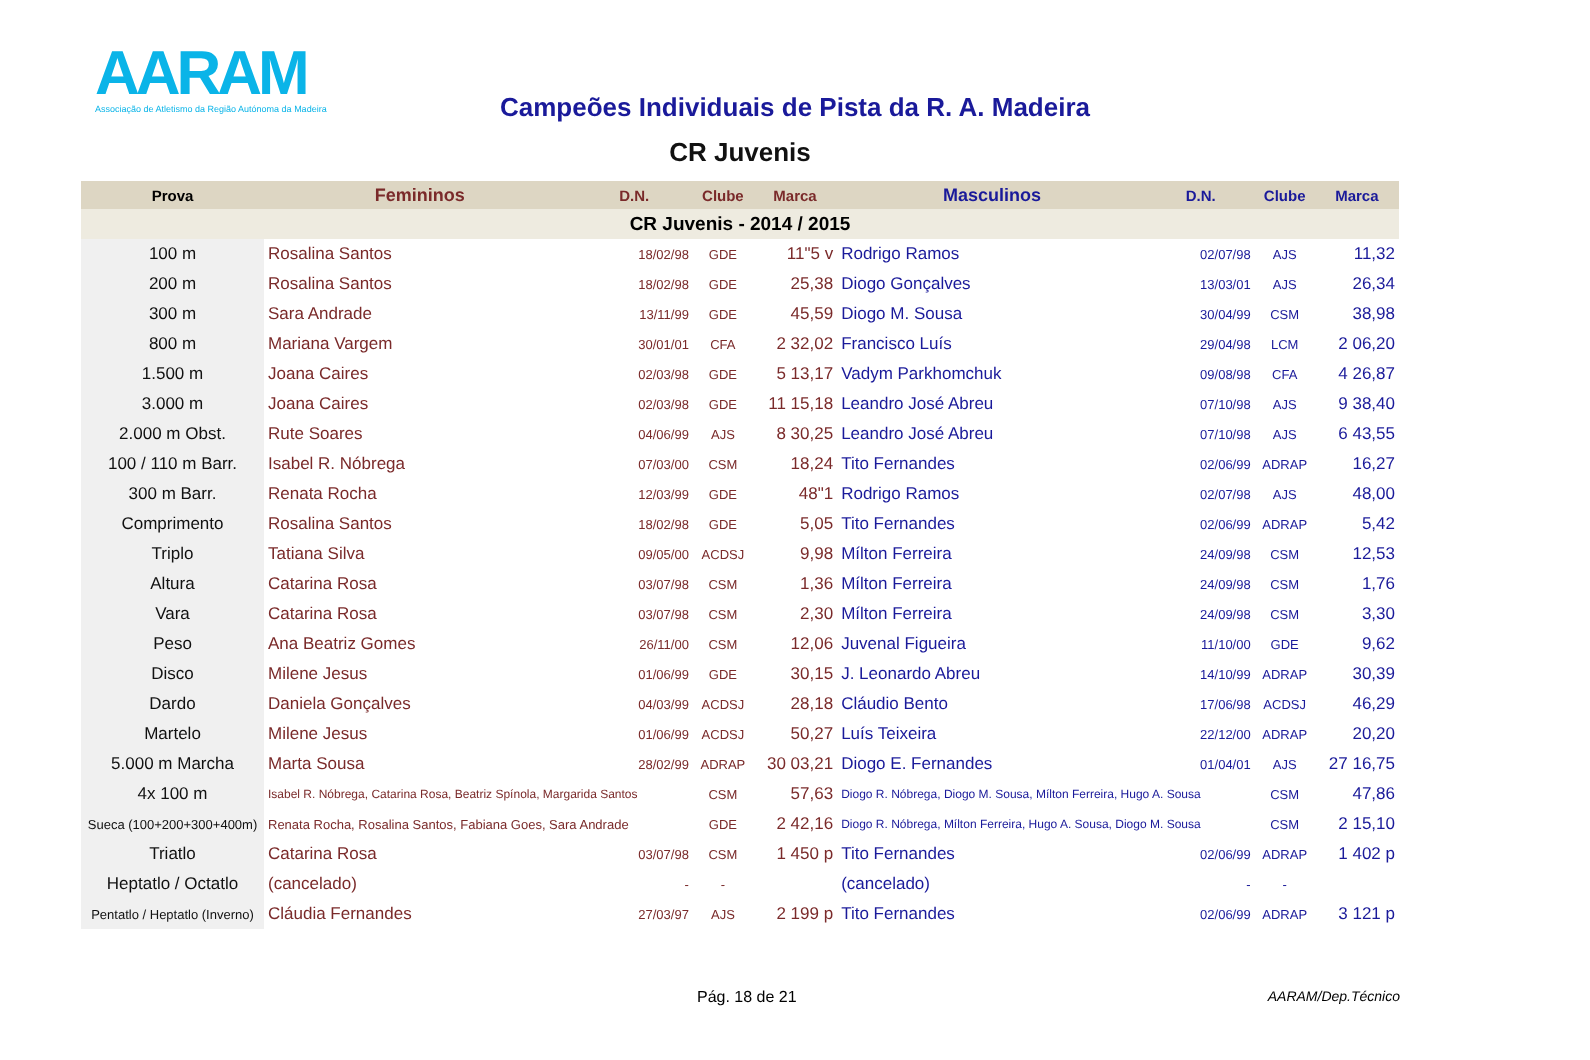AARAM
Associação de Atletismo da Região Autónoma da Madeira
Campeões Individuais de Pista da R. A. Madeira
CR Juvenis
| Prova | Femininos | D.N. | Clube | Marca | Masculinos | D.N. | Clube | Marca |
| --- | --- | --- | --- | --- | --- | --- | --- | --- |
| CR Juvenis - 2014 / 2015 | | | | | | | | |
| 100 m | Rosalina Santos | 18/02/98 | GDE | 11"5 v | Rodrigo Ramos | 02/07/98 | AJS | 11,32 |
| 200 m | Rosalina Santos | 18/02/98 | GDE | 25,38 | Diogo Gonçalves | 13/03/01 | AJS | 26,34 |
| 300 m | Sara Andrade | 13/11/99 | GDE | 45,59 | Diogo M. Sousa | 30/04/99 | CSM | 38,98 |
| 800 m | Mariana Vargem | 30/01/01 | CFA | 2 32,02 | Francisco Luís | 29/04/98 | LCM | 2 06,20 |
| 1.500 m | Joana Caires | 02/03/98 | GDE | 5 13,17 | Vadym Parkhomchuk | 09/08/98 | CFA | 4 26,87 |
| 3.000 m | Joana Caires | 02/03/98 | GDE | 11 15,18 | Leandro José Abreu | 07/10/98 | AJS | 9 38,40 |
| 2.000 m Obst. | Rute Soares | 04/06/99 | AJS | 8 30,25 | Leandro José Abreu | 07/10/98 | AJS | 6 43,55 |
| 100 / 110 m Barr. | Isabel R. Nóbrega | 07/03/00 | CSM | 18,24 | Tito Fernandes | 02/06/99 | ADRAP | 16,27 |
| 300 m Barr. | Renata Rocha | 12/03/99 | GDE | 48"1 | Rodrigo Ramos | 02/07/98 | AJS | 48,00 |
| Comprimento | Rosalina Santos | 18/02/98 | GDE | 5,05 | Tito Fernandes | 02/06/99 | ADRAP | 5,42 |
| Triplo | Tatiana Silva | 09/05/00 | ACDSJ | 9,98 | Mílton Ferreira | 24/09/98 | CSM | 12,53 |
| Altura | Catarina Rosa | 03/07/98 | CSM | 1,36 | Mílton Ferreira | 24/09/98 | CSM | 1,76 |
| Vara | Catarina Rosa | 03/07/98 | CSM | 2,30 | Mílton Ferreira | 24/09/98 | CSM | 3,30 |
| Peso | Ana Beatriz Gomes | 26/11/00 | CSM | 12,06 | Juvenal Figueira | 11/10/00 | GDE | 9,62 |
| Disco | Milene Jesus | 01/06/99 | GDE | 30,15 | J. Leonardo Abreu | 14/10/99 | ADRAP | 30,39 |
| Dardo | Daniela Gonçalves | 04/03/99 | ACDSJ | 28,18 | Cláudio Bento | 17/06/98 | ACDSJ | 46,29 |
| Martelo | Milene Jesus | 01/06/99 | ACDSJ | 50,27 | Luís Teixeira | 22/12/00 | ADRAP | 20,20 |
| 5.000 m Marcha | Marta Sousa | 28/02/99 | ADRAP | 30 03,21 | Diogo E. Fernandes | 01/04/01 | AJS | 27 16,75 |
| 4x 100 m | Isabel R. Nóbrega, Catarina Rosa, Beatriz Spínola, Margarida Santos | | CSM | 57,63 | Diogo R. Nóbrega, Diogo M. Sousa, Mílton Ferreira, Hugo A. Sousa | | CSM | 47,86 |
| Sueca (100+200+300+400m) | Renata Rocha, Rosalina Santos, Fabiana Goes, Sara Andrade | | GDE | 2 42,16 | Diogo R. Nóbrega, Mílton Ferreira, Hugo A. Sousa, Diogo M. Sousa | | CSM | 2 15,10 |
| Triatlo | Catarina Rosa | 03/07/98 | CSM | 1 450 p | Tito Fernandes | 02/06/99 | ADRAP | 1 402 p |
| Heptatlo / Octatlo | (cancelado) | - | - | | (cancelado) | - | - | |
| Pentatlo / Heptatlo (Inverno) | Cláudia Fernandes | 27/03/97 | AJS | 2 199 p | Tito Fernandes | 02/06/99 | ADRAP | 3 121 p |
Pág. 18 de 21 AARAM/Dep.Técnico